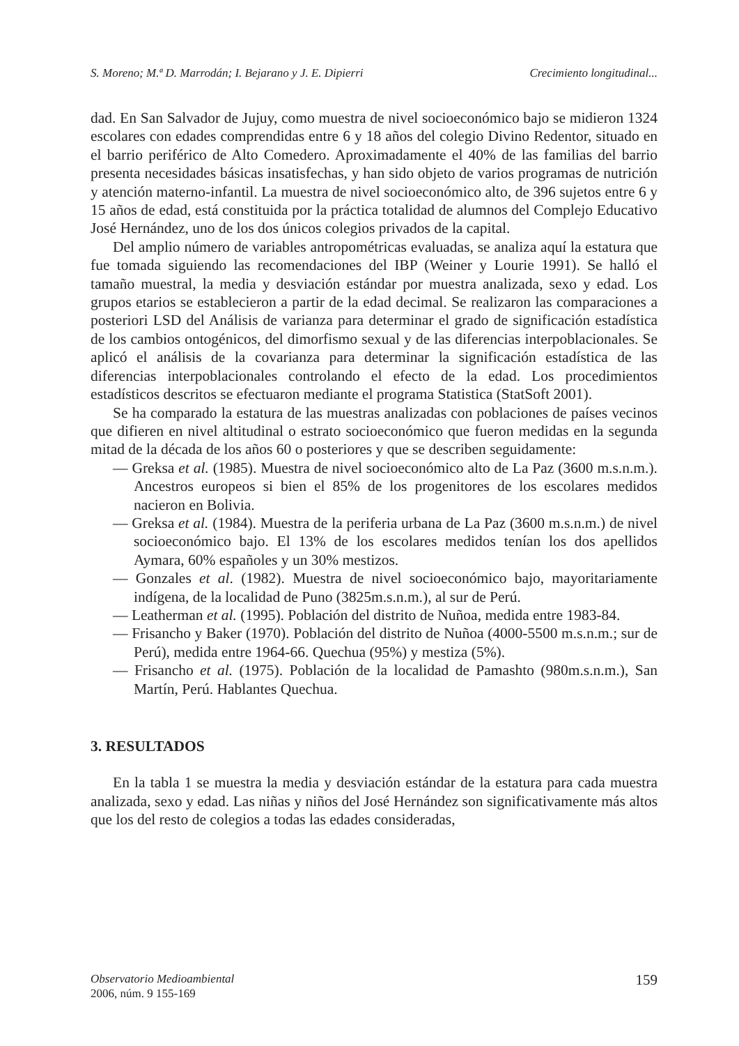S. Moreno; M.ª D. Marrodán; I. Bejarano y J. E. Dipierri Crecimiento longitudinal...
dad. En San Salvador de Jujuy, como muestra de nivel socioeconómico bajo se midieron 1324 escolares con edades comprendidas entre 6 y 18 años del colegio Divino Redentor, situado en el barrio periférico de Alto Comedero. Aproximadamente el 40% de las familias del barrio presenta necesidades básicas insatisfechas, y han sido objeto de varios programas de nutrición y atención materno-infantil. La muestra de nivel socioeconómico alto, de 396 sujetos entre 6 y 15 años de edad, está constituida por la práctica totalidad de alumnos del Complejo Educativo José Hernández, uno de los dos únicos colegios privados de la capital.
Del amplio número de variables antropométricas evaluadas, se analiza aquí la estatura que fue tomada siguiendo las recomendaciones del IBP (Weiner y Lourie 1991). Se halló el tamaño muestral, la media y desviación estándar por muestra analizada, sexo y edad. Los grupos etarios se establecieron a partir de la edad decimal. Se realizaron las comparaciones a posteriori LSD del Análisis de varianza para determinar el grado de significación estadística de los cambios ontogénicos, del dimorfismo sexual y de las diferencias interpoblacionales. Se aplicó el análisis de la covarianza para determinar la significación estadística de las diferencias interpoblacionales controlando el efecto de la edad. Los procedimientos estadísticos descritos se efectuaron mediante el programa Statistica (StatSoft 2001).
Se ha comparado la estatura de las muestras analizadas con poblaciones de países vecinos que difieren en nivel altitudinal o estrato socioeconómico que fueron medidas en la segunda mitad de la década de los años 60 o posteriores y que se describen seguidamente:
— Greksa et al. (1985). Muestra de nivel socioeconómico alto de La Paz (3600 m.s.n.m.). Ancestros europeos si bien el 85% de los progenitores de los escolares medidos nacieron en Bolivia.
— Greksa et al. (1984). Muestra de la periferia urbana de La Paz (3600 m.s.n.m.) de nivel socioeconómico bajo. El 13% de los escolares medidos tenían los dos apellidos Aymara, 60% españoles y un 30% mestizos.
— Gonzales et al. (1982). Muestra de nivel socioeconómico bajo, mayoritariamente indígena, de la localidad de Puno (3825m.s.n.m.), al sur de Perú.
— Leatherman et al. (1995). Población del distrito de Nuñoa, medida entre 1983-84.
— Frisancho y Baker (1970). Población del distrito de Nuñoa (4000-5500 m.s.n.m.; sur de Perú), medida entre 1964-66. Quechua (95%) y mestiza (5%).
— Frisancho et al. (1975). Población de la localidad de Pamashto (980m.s.n.m.), San Martín, Perú. Hablantes Quechua.
3. RESULTADOS
En la tabla 1 se muestra la media y desviación estándar de la estatura para cada muestra analizada, sexo y edad. Las niñas y niños del José Hernández son significativamente más altos que los del resto de colegios a todas las edades consideradas,
Observatorio Medioambiental
2006, núm. 9 155-169
159